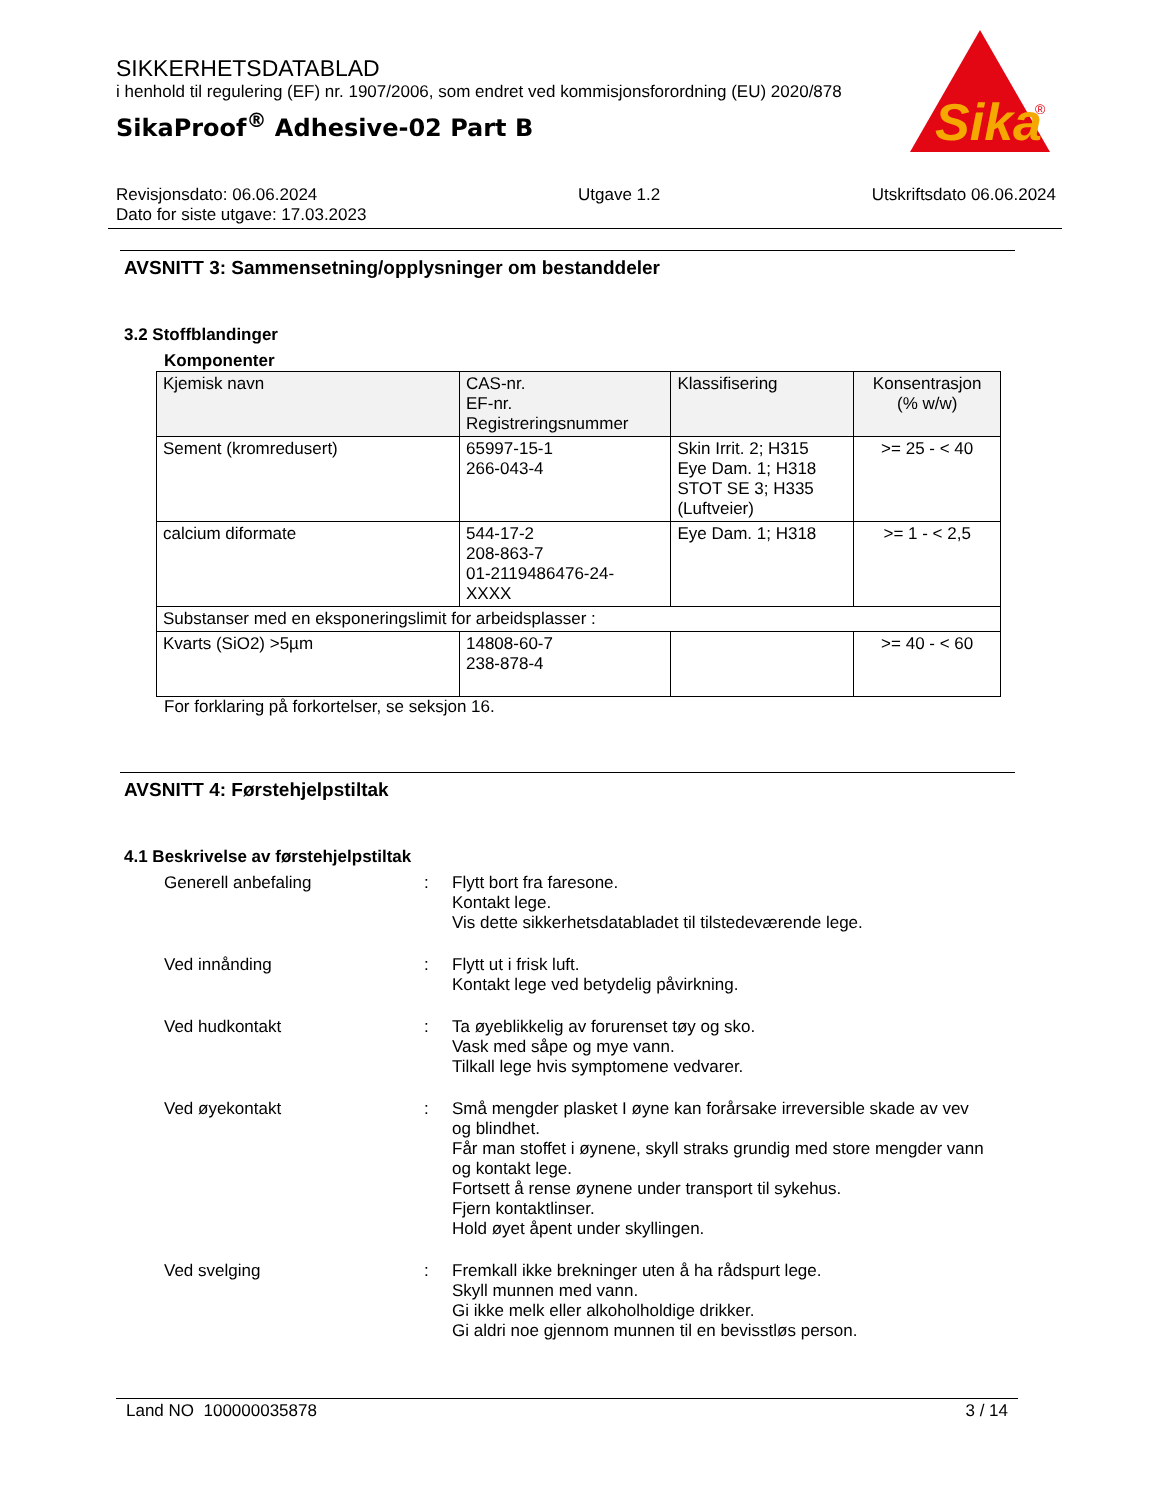SIKKERHETSDATABLAD
i henhold til regulering (EF) nr. 1907/2006, som endret ved kommisjonsforordning (EU) 2020/878
SikaProof<sup>®</sup> Adhesive-02 Part B
Sika
®
Revisjonsdato: 06.06.2024
Dato for siste utgave: 17.03.2023
Utgave 1.2 Utskriftsdato 06.06.2024
AVSNITT 3: Sammensetning/opplysninger om bestanddeler
3.2 Stoffblandinger
Komponenter
| Kjemisk navn | CAS-nr. EF-nr. Registreringsnummer | Klassifisering | Konsentrasjon (% w/w) |
| --- | --- | --- | --- |
| Sement (kromredusert) | 65997-15-1 266-043-4 | Skin Irrit. 2; H315 Eye Dam. 1; H318 STOT SE 3; H335 (Luftveier) | >= 25 - < 40 |
| calcium diformate | 544-17-2 208-863-7 01-2119486476-24- XXXX | Eye Dam. 1; H318 | >= 1 - < 2,5 |
| Substanser med en eksponeringslimit for arbeidsplasser : | | | |
| Kvarts (SiO2) >5µm | 14808-60-7 238-878-4 | | >= 40 - < 60 |
For forklaring på forkortelser, se seksjon 16.
AVSNITT 4: Førstehjelpstiltak
4.1 Beskrivelse av førstehjelpstiltak
Generell anbefaling : Flytt bort fra faresone.
Kontakt lege.
Vis dette sikkerhetsdatabladet til tilstedeværende lege.
Ved innånding : Flytt ut i frisk luft.
Kontakt lege ved betydelig påvirkning.
Ved hudkontakt : Ta øyeblikkelig av forurenset tøy og sko.
Vask med såpe og mye vann.
Tilkall lege hvis symptomene vedvarer.
Ved øyekontakt : Små mengder plasket I øyne kan forårsake irreversible skade av vev og blindhet.
Får man stoffet i øynene, skyll straks grundig med store mengder vann og kontakt lege.
Fortsett å rense øynene under transport til sykehus.
Fjern kontaktlinser.
Hold øyet åpent under skyllingen.
Ved svelging : Fremkall ikke brekninger uten å ha rådspurt lege.
Skyll munnen med vann.
Gi ikke melk eller alkoholholdige drikker.
Gi aldri noe gjennom munnen til en bevisstløs person.
Land NO 100000035878 3 / 14